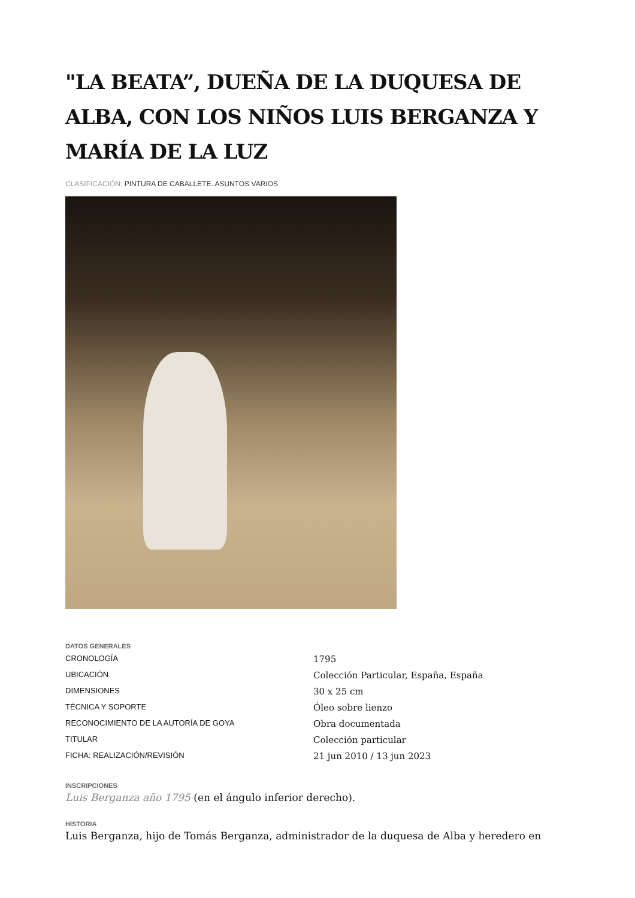"LA BEATA”, DUEÑA DE LA DUQUESA DE ALBA, CON LOS NIÑOS LUIS BERGANZA Y MARÍA DE LA LUZ
CLASIFICACIÓN: PINTURA DE CABALLETE. ASUNTOS VARIOS
DATOS GENERALES
| CRONOLOGÍA | 1795 |
| UBICACIÓN | Colección Particular, España, España |
| DIMENSIONES | 30 x 25 cm |
| TÉCNICA Y SOPORTE | Óleo sobre lienzo |
| RECONOCIMIENTO DE LA AUTORÍA DE GOYA | Obra documentada |
| TITULAR | Colección particular |
| FICHA: REALIZACIÓN/REVISIÓN | 21 jun 2010 / 13 jun 2023 |
INSCRIPCIONES
Luis Berganza año 1795 (en el ángulo inferior derecho).
HISTORIA
Luis Berganza, hijo de Tomás Berganza, administrador de la duquesa de Alba y heredero en